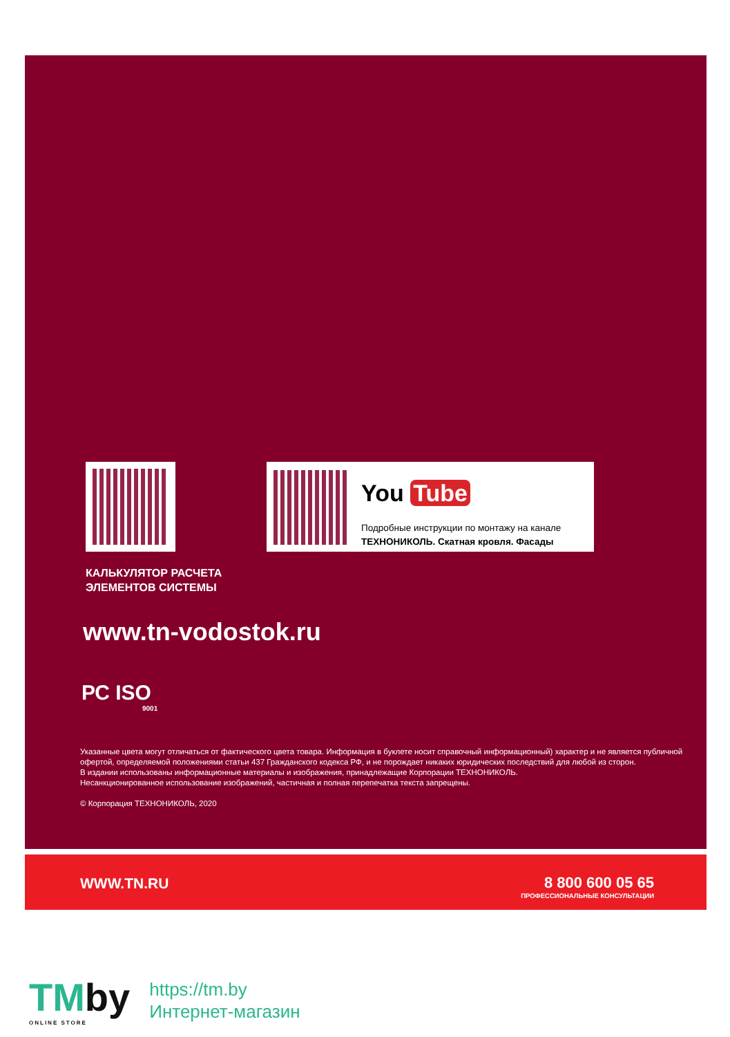You Tube
Подробные инструкции по монтажу на канале
ТЕХНОНИКОЛЬ. Скатная кровля. Фасады
КАЛЬКУЛЯТОР РАСЧЕТА
ЭЛЕМЕНТОВ СИСТЕМЫ
www.tn-vodostok.ru
РС ISO
9001
Указанные цвета могут отличаться от фактического цвета товара. Информация в буклете носит справочный информационный) характер и не является публичной офертой, определяемой положениями статьи 437 Гражданского кодекса РФ, и не порождает никаких юридических последствий для любой из сторон.
В издании использованы информационные материалы и изображения, принадлежащие Корпорации ТЕХНОНИКОЛЬ.
Несанкционированное использование изображений, частичная и полная перепечатка текста запрещены.
© Корпорация ТЕХНОНИКОЛЬ, 2020
WWW.TN.RU
8 800 600 05 65
ПРОФЕССИОНАЛЬНЫЕ КОНСУЛЬТАЦИИ
TMby
ONLINE STORE
https://tm.by
Интернет-магазин